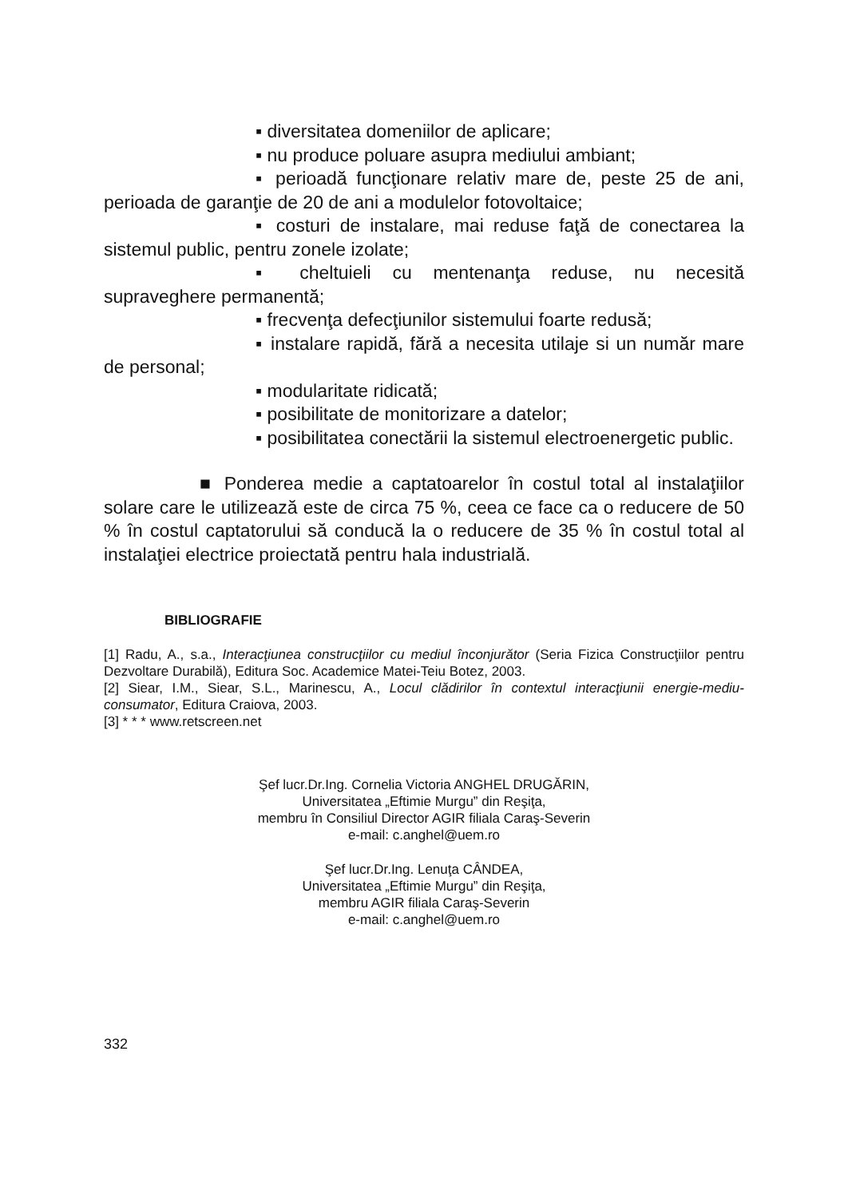▪ diversitatea domeniilor de aplicare;
▪ nu produce poluare asupra mediului ambiant;
▪ perioadă funcţionare relativ mare de, peste 25 de ani, perioada de garanţie de 20 de ani a modulelor fotovoltaice;
▪ costuri de instalare, mai reduse faţă de conectarea la sistemul public, pentru zonele izolate;
▪ cheltuieli cu mentenanţa reduse, nu necesită supraveghere permanentă;
▪ frecvenţa defecţiunilor sistemului foarte redusă;
▪ instalare rapidă, fără a necesita utilaje si un număr mare de personal;
▪ modularitate ridicată;
▪ posibilitate de monitorizare a datelor;
▪ posibilitatea conectării la sistemul electroenergetic public.
■ Ponderea medie a captatoarelor în costul total al instalaţiilor solare care le utilizează este de circa 75 %, ceea ce face ca o reducere de 50 % în costul captatorului să conducă la o reducere de 35 % în costul total al instalaţiei electrice proiectată pentru hala industrială.
BIBLIOGRAFIE
[1] Radu, A., s.a., Interacţiunea construcţiilor cu mediul înconjurător (Seria Fizica Construcţiilor pentru Dezvoltare Durabilă), Editura Soc. Academice Matei-Teiu Botez, 2003.
[2] Siear, I.M., Siear, S.L., Marinescu, A., Locul clădirilor în contextul interacţiunii energie-mediu-consumator, Editura Craiova, 2003.
[3] * * * www.retscreen.net
Şef lucr.Dr.Ing. Cornelia Victoria ANGHEL DRUGĂRIN,
Universitatea „Eftimie Murgu” din Reşiţa,
membru în Consiliul Director AGIR filiala Caraş-Severin
e-mail: c.anghel@uem.ro
Şef lucr.Dr.Ing. Lenuţa CÂNDEA,
Universitatea „Eftimie Murgu” din Reşiţa,
membru AGIR filiala Caraş-Severin
e-mail: c.anghel@uem.ro
332